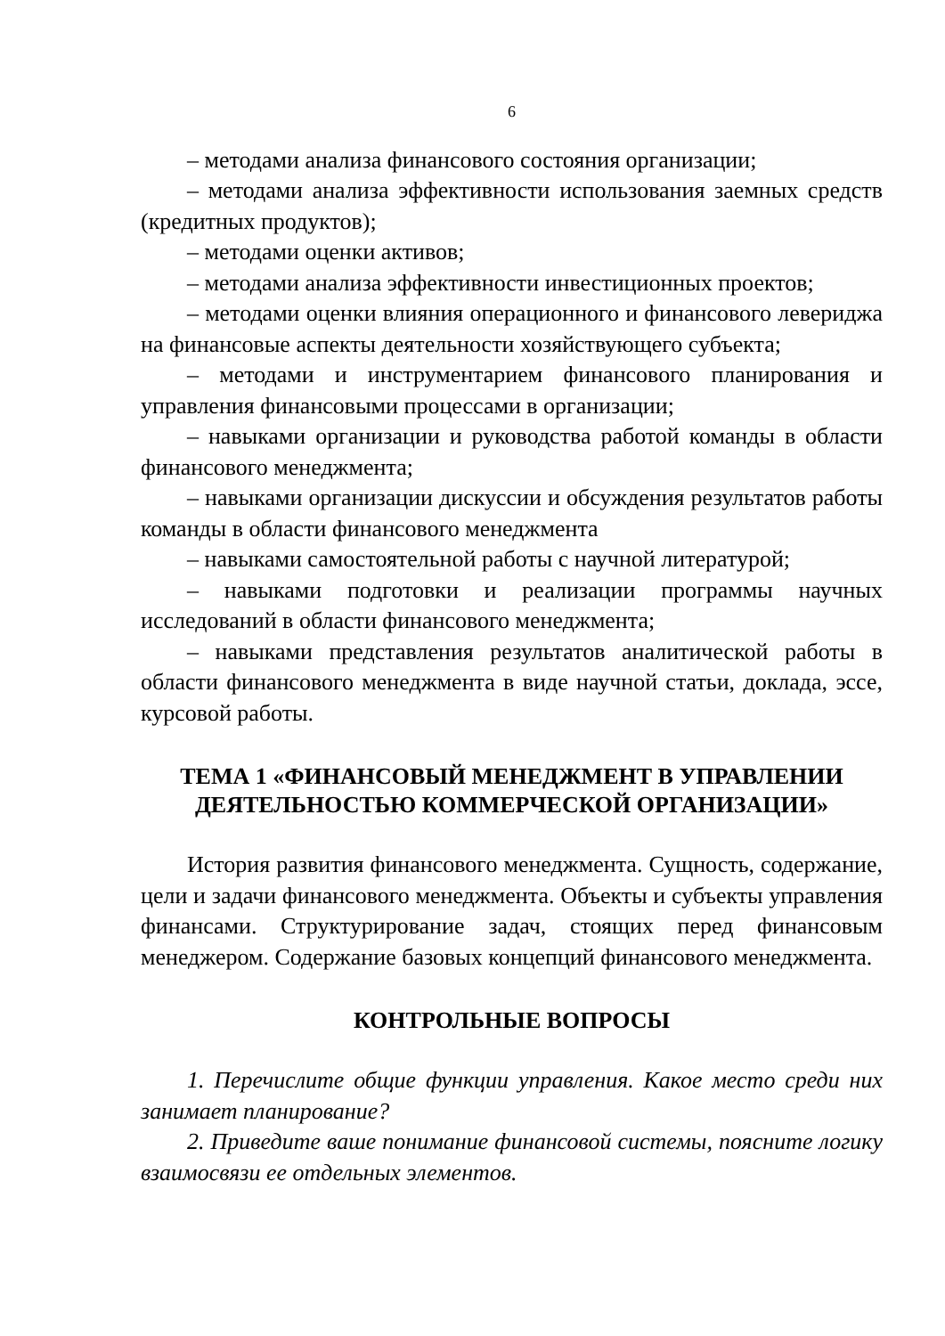6
– методами анализа финансового состояния организации;
– методами анализа эффективности использования заемных средств (кредитных продуктов);
– методами оценки активов;
– методами анализа эффективности инвестиционных проектов;
– методами оценки влияния операционного и финансового левериджа на финансовые аспекты деятельности хозяйствующего субъекта;
– методами и инструментарием финансового планирования и управления финансовыми процессами в организации;
– навыками организации и руководства работой команды в области финансового менеджмента;
– навыками организации дискуссии и обсуждения результатов работы команды в области финансового менеджмента
– навыками самостоятельной работы с научной литературой;
– навыками подготовки и реализации программы научных исследований в области финансового менеджмента;
– навыками представления результатов аналитической работы в области финансового менеджмента в виде научной статьи, доклада, эссе, курсовой работы.
ТЕМА 1 «ФИНАНСОВЫЙ МЕНЕДЖМЕНТ В УПРАВЛЕНИИ ДЕЯТЕЛЬНОСТЬЮ КОММЕРЧЕСКОЙ ОРГАНИЗАЦИИ»
История развития финансового менеджмента. Сущность, содержание, цели и задачи финансового менеджмента. Объекты и субъекты управления финансами. Структурирование задач, стоящих перед финансовым менеджером. Содержание базовых концепций финансового менеджмента.
КОНТРОЛЬНЫЕ ВОПРОСЫ
1. Перечислите общие функции управления. Какое место среди них занимает планирование?
2. Приведите ваше понимание финансовой системы, поясните логику взаимосвязи ее отдельных элементов.